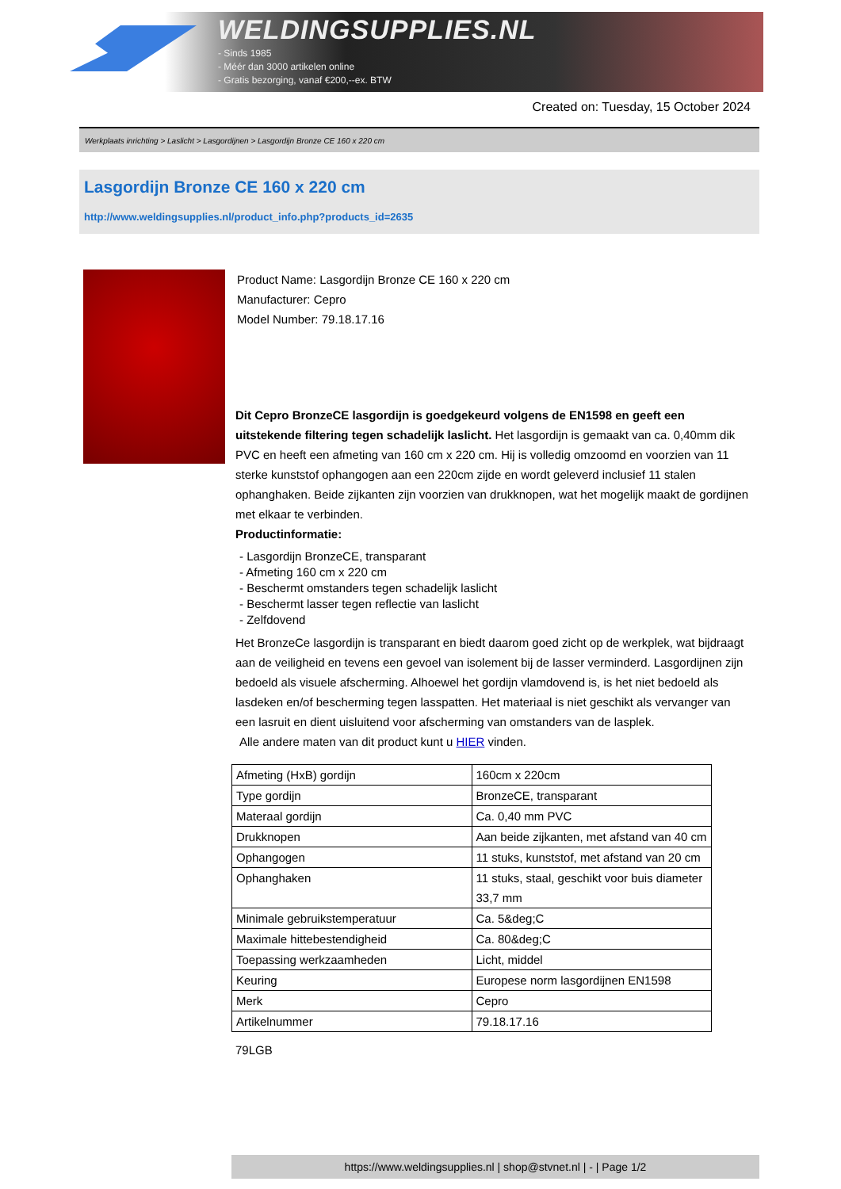WELDINGSUPPLIES.NL
- Sinds 1985
- Méér dan 3000 artikelen online
- Gratis bezorging, vanaf €200,--ex. BTW
Created on: Tuesday, 15 October 2024
Werkplaats inrichting > Laslicht > Lasgordijnen > Lasgordijn Bronze CE 160 x 220 cm
Lasgordijn Bronze CE 160 x 220 cm
http://www.weldingsupplies.nl/product_info.php?products_id=2635
Product Name: Lasgordijn Bronze CE 160 x 220 cm
Manufacturer: Cepro
Model Number: 79.18.17.16
Dit Cepro BronzeCE lasgordijn is goedgekeurd volgens de EN1598 en geeft een uitstekende filtering tegen schadelijk laslicht. Het lasgordijn is gemaakt van ca. 0,40mm dik PVC en heeft een afmeting van 160 cm x 220 cm. Hij is volledig omzoomd en voorzien van 11 sterke kunststof ophangogen aan een 220cm zijde en wordt geleverd inclusief 11 stalen ophanghaken. Beide zijkanten zijn voorzien van drukknopen, wat het mogelijk maakt de gordijnen met elkaar te verbinden.
Productinformatie:
- Lasgordijn BronzeCE, transparant
- Afmeting 160 cm x 220 cm
- Beschermt omstanders tegen schadelijk laslicht
- Beschermt lasser tegen reflectie van laslicht
- Zelfdovend
Het BronzeCe lasgordijn is transparant en biedt daarom goed zicht op de werkplek, wat bijdraagt aan de veiligheid en tevens een gevoel van isolement bij de lasser verminderd. Lasgordijnen zijn bedoeld als visuele afscherming. Alhoewel het gordijn vlamdovend is, is het niet bedoeld als lasdeken en/of bescherming tegen lasspatten. Het materiaal is niet geschikt als vervanger van een lasruit en dient uisluitend voor afscherming van omstanders van de lasplek.
Alle andere maten van dit product kunt u HIER vinden.
| Afmeting (HxB) gordijn | 160cm x 220cm |
| Type gordijn | BronzeCE, transparant |
| Materaal gordijn | Ca. 0,40 mm PVC |
| Drukknopen | Aan beide zijkanten, met afstand van 40 cm |
| Ophangogen | 11 stuks, kunststof, met afstand van 20 cm |
| Ophanghaken | 11 stuks, staal, geschikt voor buis diameter 33,7 mm |
| Minimale gebruikstemperatuur | Ca. 5&deg;C |
| Maximale hittebestendigheid | Ca. 80&deg;C |
| Toepassing werkzaamheden | Licht, middel |
| Keuring | Europese norm lasgordijnen EN1598 |
| Merk | Cepro |
| Artikelnummer | 79.18.17.16 |
79LGB
https://www.weldingsupplies.nl | shop@stvnet.nl | - | Page 1/2